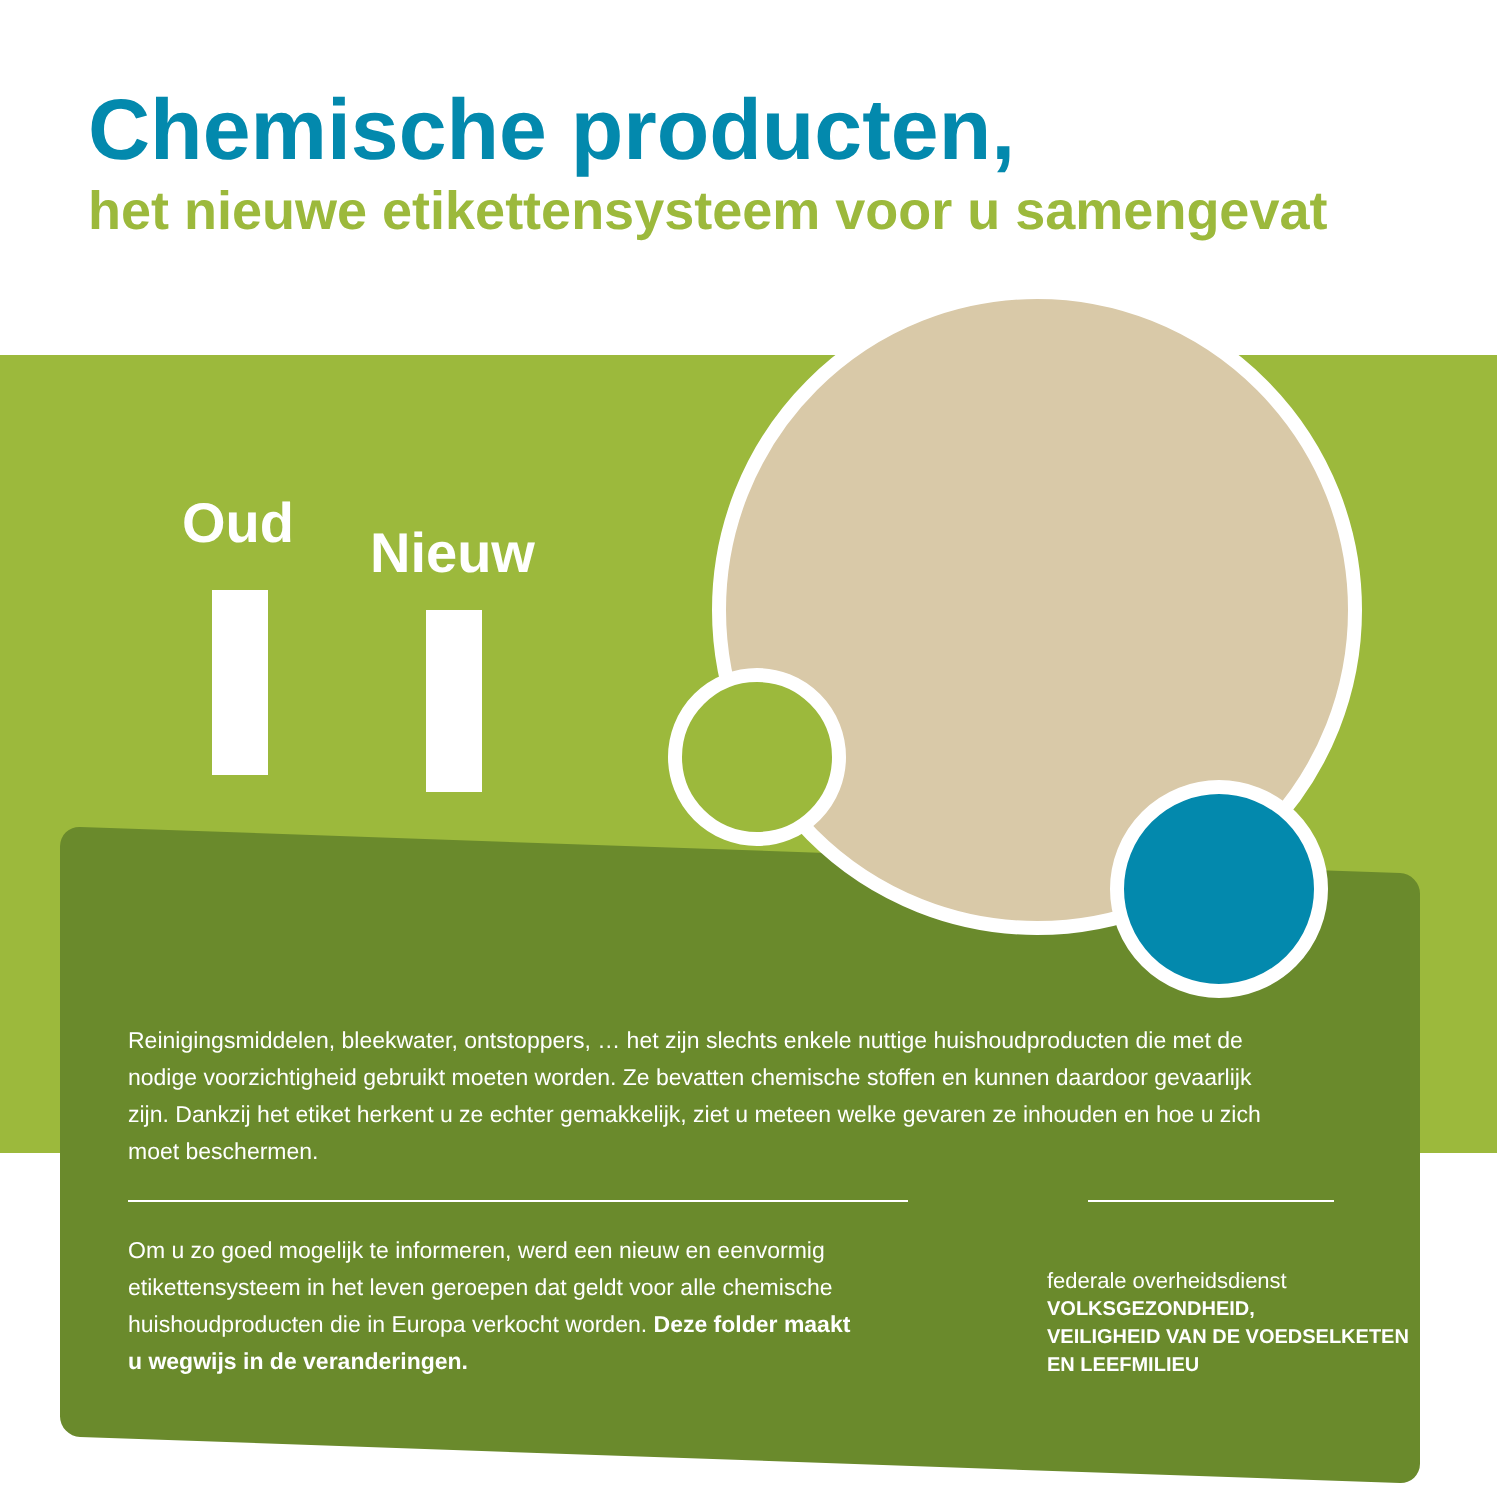Chemische producten,
het nieuwe etikettensysteem voor u samengevat
Oud Nieuw
Reinigingsmiddelen, bleekwater, ontstoppers, … het zijn slechts enkele nuttige huishoudproducten die met de nodige voorzichtigheid gebruikt moeten worden. Ze bevatten chemische stoffen en kunnen daardoor gevaarlijk zijn. Dankzij het etiket herkent u ze echter gemakkelijk, ziet u meteen welke gevaren ze inhouden en hoe u zich moet beschermen.
Om u zo goed mogelijk te informeren, werd een nieuw en eenvormig etikettensysteem in het leven geroepen dat geldt voor alle chemische huishoudproducten die in Europa verkocht worden. Deze folder maakt u wegwijs in de veranderingen.
federale overheidsdienst
VOLKSGEZONDHEID,
VEILIGHEID VAN DE VOEDSELKETEN
EN LEEFMILIEU